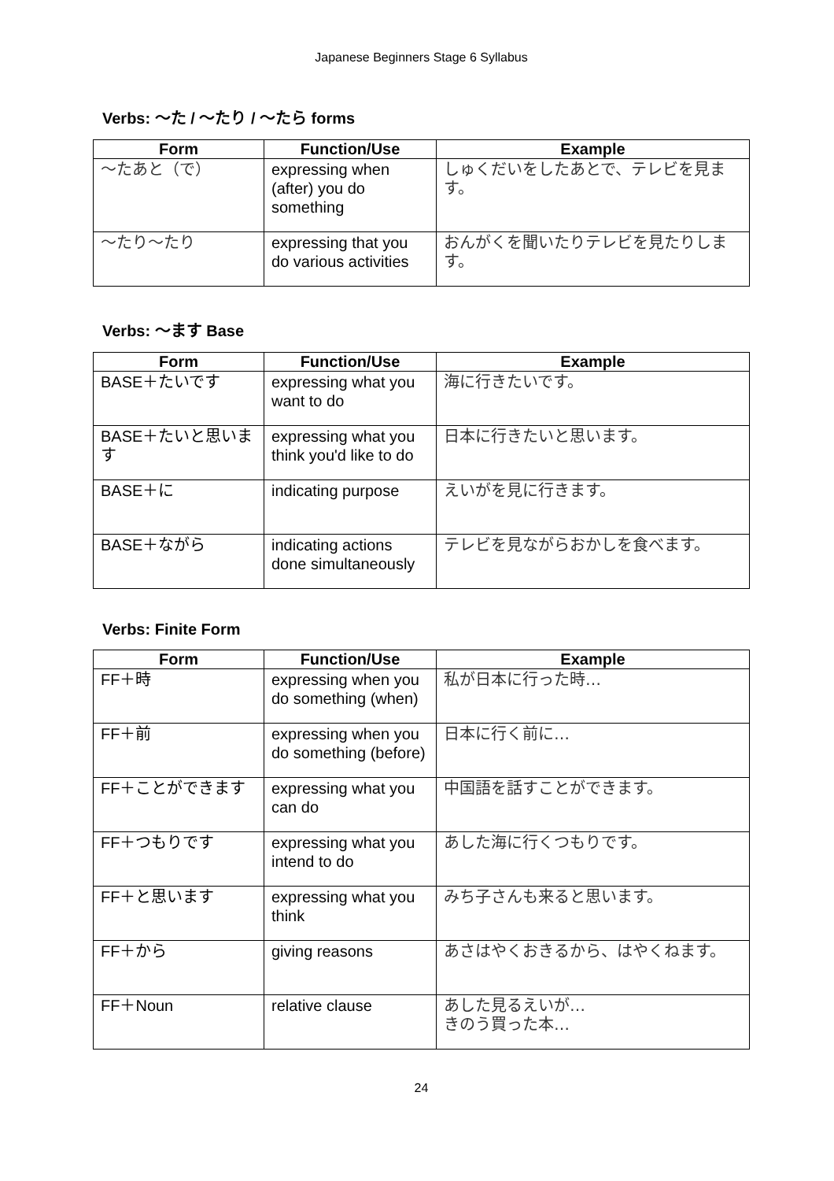Japanese Beginners Stage 6 Syllabus
Verbs: 〜た / 〜たり / 〜たら forms
| Form | Function/Use | Example |
| --- | --- | --- |
| 〜たあと（で） | expressing when (after) you do something | しゅくだいをしたあとで、テレビを見ます。 |
| 〜たり〜たり | expressing that you do various activities | おんがくを聞いたりテレビを見たりします。 |
Verbs: 〜ます Base
| Form | Function/Use | Example |
| --- | --- | --- |
| BASE＋たいです | expressing what you want to do | 海に行きたいです。 |
| BASE＋たいと思います | expressing what you think you'd like to do | 日本に行きたいと思います。 |
| BASE＋に | indicating purpose | えいがを見に行きます。 |
| BASE＋ながら | indicating actions done simultaneously | テレビを見ながらおかしを食べます。 |
Verbs: Finite Form
| Form | Function/Use | Example |
| --- | --- | --- |
| FF＋時 | expressing when you do something (when) | 私が日本に行った時… |
| FF＋前 | expressing when you do something (before) | 日本に行く前に… |
| FF＋ことができます | expressing what you can do | 中国語を話すことができます。 |
| FF＋つもりです | expressing what you intend to do | あした海に行くつもりです。 |
| FF＋と思います | expressing what you think | みち子さんも来ると思います。 |
| FF＋から | giving reasons | あさはやくおきるから、はやくねます。 |
| FF＋Noun | relative clause | あした見るえいが… きのう買った本… |
24